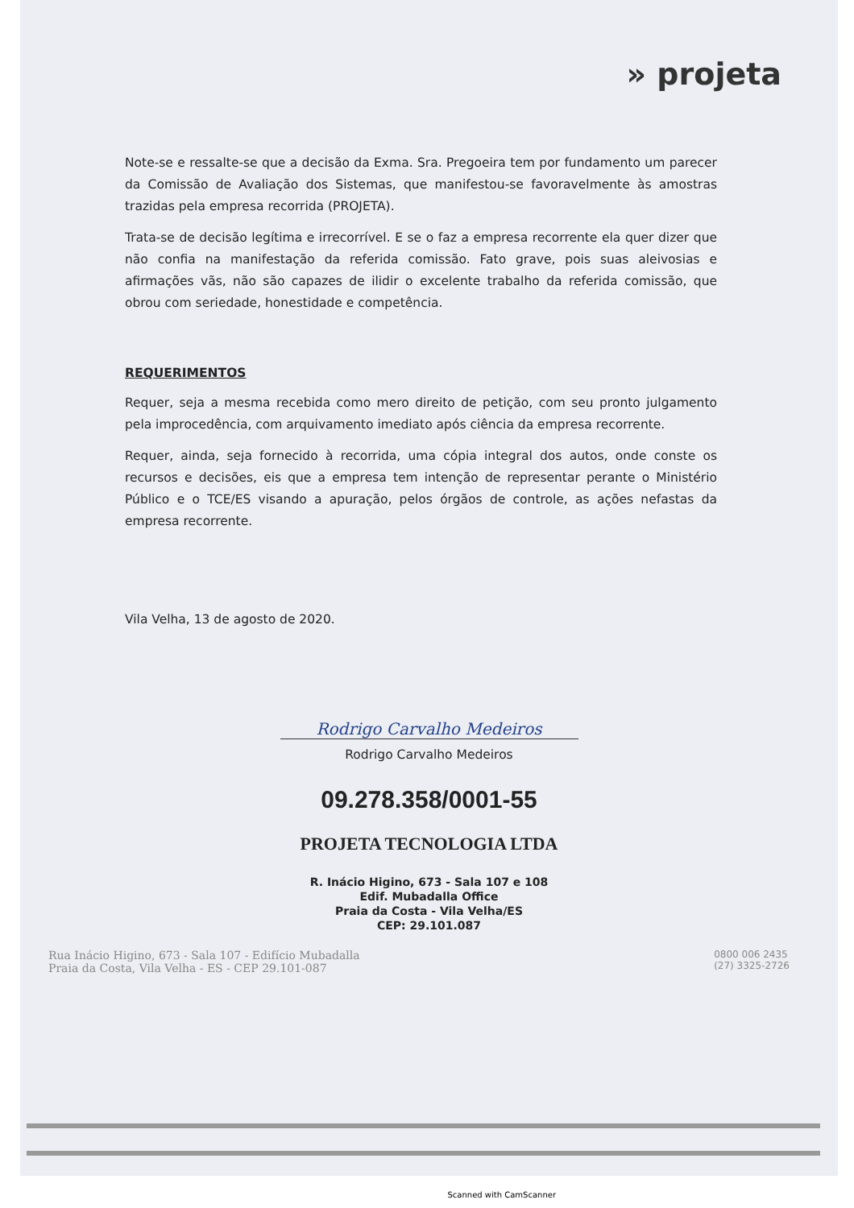» projeta
Note-se e ressalte-se que a decisão da Exma. Sra. Pregoeira tem por fundamento um parecer da Comissão de Avaliação dos Sistemas, que manifestou-se favoravelmente às amostras trazidas pela empresa recorrida (PROJETA).
Trata-se de decisão legítima e irrecorrível. E se o faz a empresa recorrente ela quer dizer que não confia na manifestação da referida comissão. Fato grave, pois suas aleivosias e afirmações vãs, não são capazes de ilidir o excelente trabalho da referida comissão, que obrou com seriedade, honestidade e competência.
REQUERIMENTOS
Requer, seja a mesma recebida como mero direito de petição, com seu pronto julgamento pela improcedência, com arquivamento imediato após ciência da empresa recorrente.
Requer, ainda, seja fornecido à recorrida, uma cópia integral dos autos, onde conste os recursos e decisões, eis que a empresa tem intenção de representar perante o Ministério Público e o TCE/ES visando a apuração, pelos órgãos de controle, as ações nefastas da empresa recorrente.
Vila Velha, 13 de agosto de 2020.
Rodrigo Carvalho Medeiros
Rodrigo Carvalho Medeiros
09.278.358/0001-55
PROJETA TECNOLOGIA LTDA
R. Inácio Higino, 673 - Sala 107 e 108
Edif. Mubadalla Office
Praia da Costa - Vila Velha/ES
CEP: 29.101.087
Rua Inácio Higino, 673 - Sala 107 - Edifício Mubadalla
Praia da Costa, Vila Velha - ES - CEP 29.101-087
0800 006 2435
(27) 3325-2726
Scanned with CamScanner